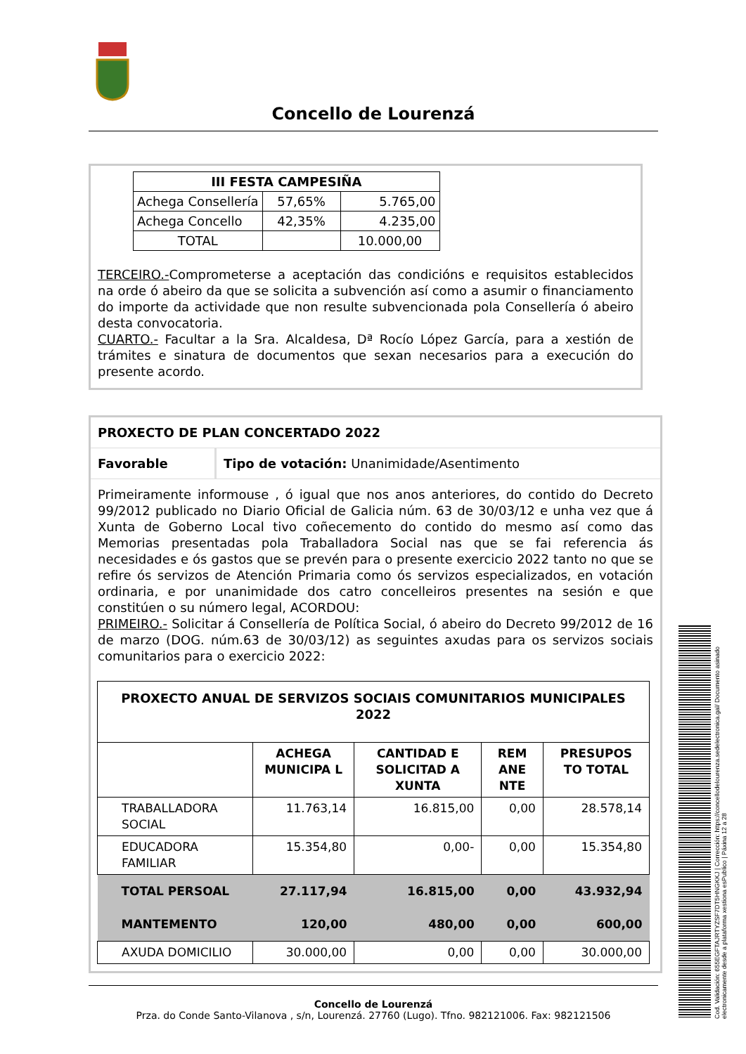Concello de Lourenzá
| III FESTA CAMPESIÑA | | |
| --- | --- | --- |
| Achega Consellería | 57,65% | 5.765,00 |
| Achega Concello | 42,35% | 4.235,00 |
| TOTAL | | 10.000,00 |
TERCEIRO.-Comprometerse a aceptación das condicións e requisitos establecidos na orde ó abeiro da que se solicita a subvención así como a asumir o financiamento do importe da actividade que non resulte subvencionada pola Consellería ó abeiro desta convocatoria.
CUARTO.- Facultar a la Sra. Alcaldesa, Dª Rocío López García, para a xestión de trámites e sinatura de documentos que sexan necesarios para a execución do presente acordo.
PROXECTO DE PLAN CONCERTADO 2022
Favorable Tipo de votación: Unanimidade/Asentimento
Primeiramente informouse , ó igual que nos anos anteriores, do contido do Decreto 99/2012 publicado no Diario Oficial de Galicia núm. 63 de 30/03/12 e unha vez que á Xunta de Goberno Local tivo coñecemento do contido do mesmo así como das Memorias presentadas pola Traballadora Social nas que se fai referencia ás necesidades e ós gastos que se prevén para o presente exercicio 2022 tanto no que se refire ós servizos de Atención Primaria como ós servizos especializados, en votación ordinaria, e por unanimidade dos catro concelleiros presentes na sesión e que constitúen o su número legal, ACORDOU:
PRIMEIRO.- Solicitar á Consellería de Política Social, ó abeiro do Decreto 99/2012 de 16 de marzo (DOG. núm.63 de 30/03/12) as seguintes axudas para os servizos sociais comunitarios para o exercicio 2022:
| PROXECTO ANUAL DE SERVIZOS SOCIAIS COMUNITARIOS MUNICIPALES 2022 | | | | |
| --- | --- | --- | --- | --- |
| | ACHEGA MUNICIPA L | CANTIDAD E SOLICITAD A XUNTA | REM ANE NTE | PRESUPOS TO TOTAL |
| TRABALLADORA SOCIAL | 11.763,14 | 16.815,00 | 0,00 | 28.578,14 |
| EDUCADORA FAMILIAR | 15.354,80 | 0,00- | 0,00 | 15.354,80 |
| TOTAL PERSOAL | 27.117,94 | 16.815,00 | 0,00 | 43.932,94 |
| MANTEMENTO | 120,00 | 480,00 | 0,00 | 600,00 |
| AXUDA DOMICILIO | 30.000,00 | 0,00 | 0,00 | 30.000,00 |
Concello de Lourenzá
Prza. do Conde Santo-Vilanova , s/n, Lourenzá. 27760 (Lugo). Tfno. 982121006. Fax: 982121506
Cod. Validación: 655EGFTAJRTYZSF7DT5HNGKKJ | Corrección: https://concellodelourenza.sedelectronica.gal/ Documento asinado electronicamente desde a plataforma xestiona esPublico | Páxina 12 a 28